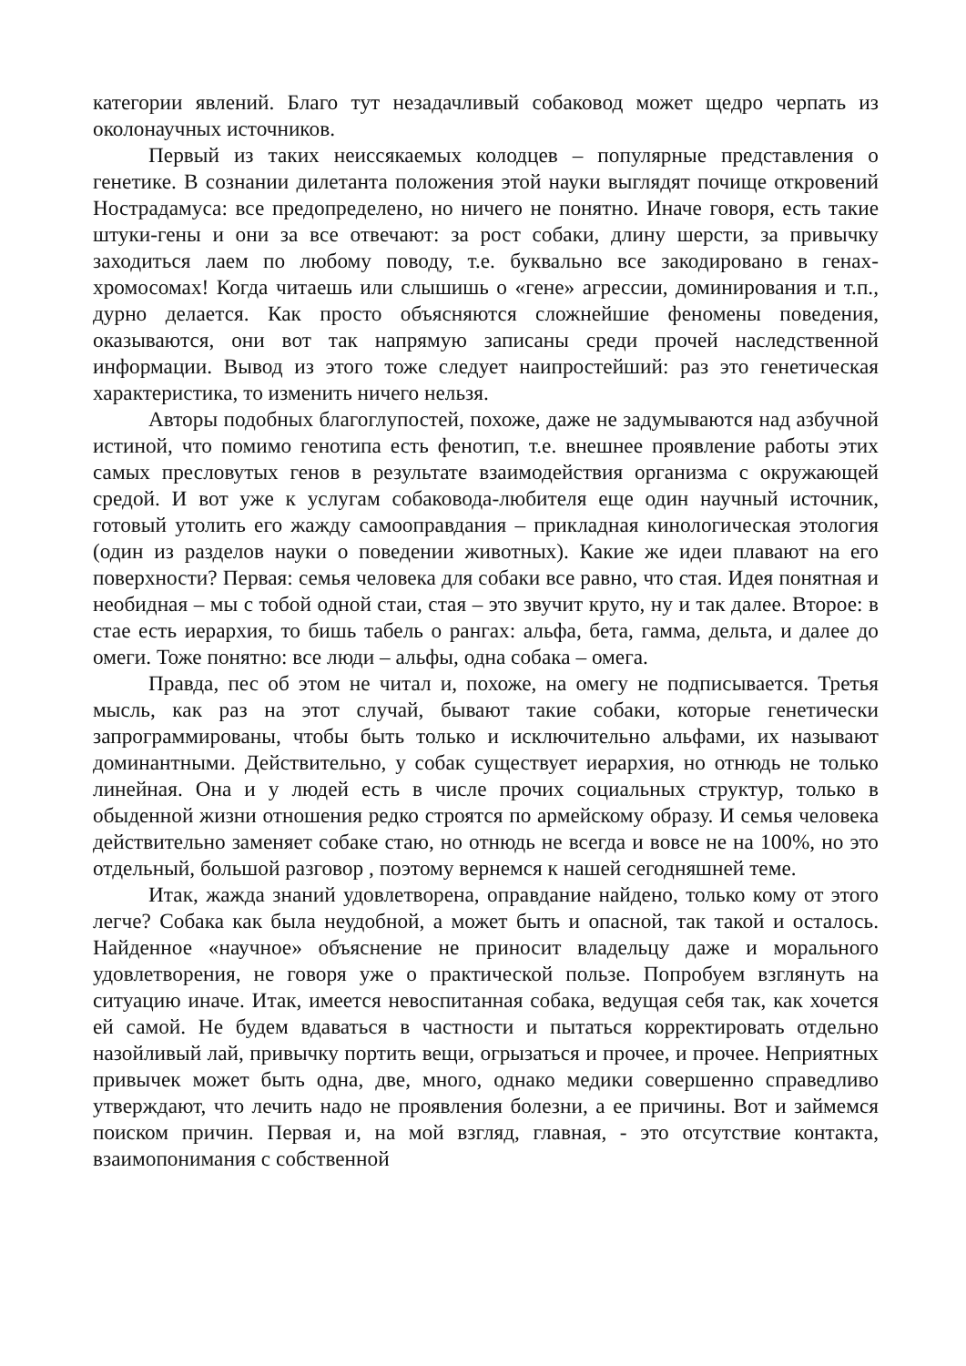категории явлений. Благо тут незадачливый собаковод может щедро черпать из околонаучных источников.
Первый из таких неиссякаемых колодцев – популярные представления о генетике. В сознании дилетанта положения этой науки выглядят почище откровений Нострадамуса: все предопределено, но ничего не понятно. Иначе говоря, есть такие штуки-гены и они за все отвечают: за рост собаки, длину шерсти, за привычку заходиться лаем по любому поводу, т.е. буквально все закодировано в генах-хромосомах! Когда читаешь или слышишь о «гене» агрессии, доминирования и т.п., дурно делается. Как просто объясняются сложнейшие феномены поведения, оказываются, они вот так напрямую записаны среди прочей наследственной информации. Вывод из этого тоже следует наипростейший: раз это генетическая характеристика, то изменить ничего нельзя.
Авторы подобных благоглупостей, похоже, даже не задумываются над азбучной истиной, что помимо генотипа есть фенотип, т.е. внешнее проявление работы этих самых пресловутых генов в результате взаимодействия организма с окружающей средой. И вот уже к услугам собаковода-любителя еще один научный источник, готовый утолить его жажду самооправдания – прикладная кинологическая этология (один из разделов науки о поведении животных). Какие же идеи плавают на его поверхности? Первая: семья человека для собаки все равно, что стая. Идея понятная и необидная – мы с тобой одной стаи, стая – это звучит круто, ну и так далее. Второе: в стае есть иерархия, то бишь табель о рангах: альфа, бета, гамма, дельта, и далее до омеги. Тоже понятно: все люди – альфы, одна собака – омега.
Правда, пес об этом не читал и, похоже, на омегу не подписывается. Третья мысль, как раз на этот случай, бывают такие собаки, которые генетически запрограммированы, чтобы быть только и исключительно альфами, их называют доминантными. Действительно, у собак существует иерархия, но отнюдь не только линейная. Она и у людей есть в числе прочих социальных структур, только в обыденной жизни отношения редко строятся по армейскому образу. И семья человека действительно заменяет собаке стаю, но отнюдь не всегда и вовсе не на 100%, но это отдельный, большой разговор , поэтому вернемся к нашей сегодняшней теме.
Итак, жажда знаний удовлетворена, оправдание найдено, только кому от этого легче? Собака как была неудобной, а может быть и опасной, так такой и осталось. Найденное «научное» объяснение не приносит владельцу даже и морального удовлетворения, не говоря уже о практической пользе. Попробуем взглянуть на ситуацию иначе. Итак, имеется невоспитанная собака, ведущая себя так, как хочется ей самой. Не будем вдаваться в частности и пытаться корректировать отдельно назойливый лай, привычку портить вещи, огрызаться и прочее, и прочее. Неприятных привычек может быть одна, две, много, однако медики совершенно справедливо утверждают, что лечить надо не проявления болезни, а ее причины. Вот и займемся поиском причин. Первая и, на мой взгляд, главная, - это отсутствие контакта, взаимопонимания с собственной